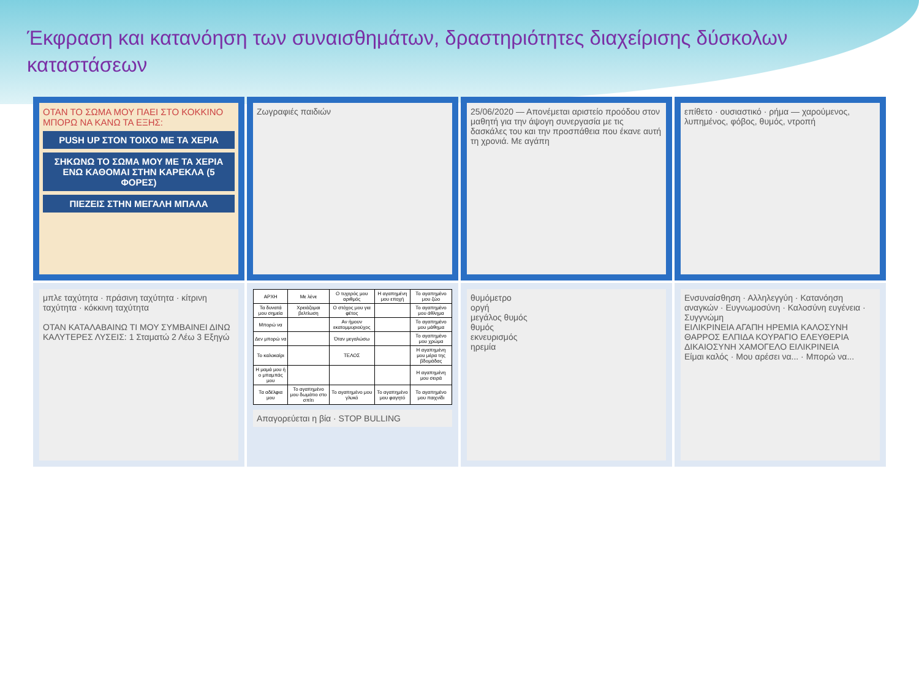Έκφραση και κατανόηση των συναισθημάτων, δραστηριότητες διαχείρισης δύσκολων καταστάσεων
ΟΤΑΝ ΤΟ ΣΩΜΑ ΜΟΥ ΠΑΕΙ ΣΤΟ ΚΟΚΚΙΝΟ ΜΠΟΡΩ ΝΑ ΚΑΝΩ ΤΑ ΕΞΗΣ:
PUSH UP ΣΤΟΝ ΤΟΙΧΟ ΜΕ ΤΑ ΧΕΡΙΑ
ΣΗΚΩΝΩ ΤΟ ΣΩΜΑ ΜΟΥ ΜΕ ΤΑ ΧΕΡΙΑ ΕΝΩ ΚΑΘΟΜΑΙ ΣΤΗΝ ΚΑΡΕΚΛΑ (5 ΦΟΡΕΣ)
ΠΙΕΖΕΙΣ ΣΤΗΝ ΜΕΓΑΛΗ ΜΠΑΛΑ
Ζωγραφιές παιδιών
25/06/2020 — Απονέμεται αριστείο προόδου στον μαθητή για την άψογη συνεργασία με τις δασκάλες του και την προσπάθεια που έκανε αυτή τη χρονιά. Με αγάπη
επίθετο · ουσιαστικό · ρήμα — χαρούμενος, λυπημένος, φόβος, θυμός, ντροπή
μπλε ταχύτητα · πράσινη ταχύτητα · κίτρινη ταχύτητα · κόκκινη ταχύτητα
ΟΤΑΝ ΚΑΤΑΛΑΒΑΙΝΩ ΤΙ ΜΟΥ ΣΥΜΒΑΙΝΕΙ ΔΙΝΩ ΚΑΛΥΤΕΡΕΣ ΛΥΣΕΙΣ: 1 Σταματώ 2 Λέω 3 Εξηγώ
| ΑΡΧΗ | Με λένε | Ο τυχερός μου αριθμός | Η αγαπημένη μου εποχή | Το αγαπημένο μου ζώο |
| Τα δυνατά μου σημεία | Χρειάζομαι βελτίωση | Ο στόχος μου για φέτος | | Το αγαπημένο μου άθλημα |
| Μπορώ να | | Αν ήμουν εκατομμυριούχος | | Το αγαπημένο μου μάθημα |
| Δεν μπορώ να | | Όταν μεγαλώσω | | Το αγαπημένο μου χρώμα |
| Το καλοκαίρι | | ΤΕΛΟΣ | | Η αγαπημένη μου μέρα της βδομάδας |
| Η μαμά μου ή ο μπαμπάς μου | | | | Η αγαπημένη μου σειρά |
| Τα αδέλφια μου | Το αγαπημένο μου δωμάτιο στο σπίτι | Το αγαπημένο μου γλυκό | Το αγαπημένο μου φαγητό | Το αγαπημένο μου παιχνίδι |
Απαγορεύεται η βία · STOP BULLING
θυμόμετρο
οργή
μεγάλος θυμός
θυμός
εκνευρισμός
ηρεμία
Ενσυναίσθηση · Αλληλεγγύη · Κατανόηση αναγκών · Ευγνωμοσύνη · Καλοσύνη ευγένεια · Συγγνώμη
ΕΙΛΙΚΡΙΝΕΙΑ ΑΓΑΠΗ ΗΡΕΜΙΑ ΚΑΛΟΣΥΝΗ ΘΑΡΡΟΣ ΕΛΠΙΔΑ ΚΟΥΡΑΓΙΟ ΕΛΕΥΘΕΡΙΑ
ΔΙΚΑΙΟΣΥΝΗ ΧΑΜΟΓΕΛΟ ΕΙΛΙΚΡΙΝΕΙΑ
Είμαι καλός · Μου αρέσει να... · Μπορώ να...